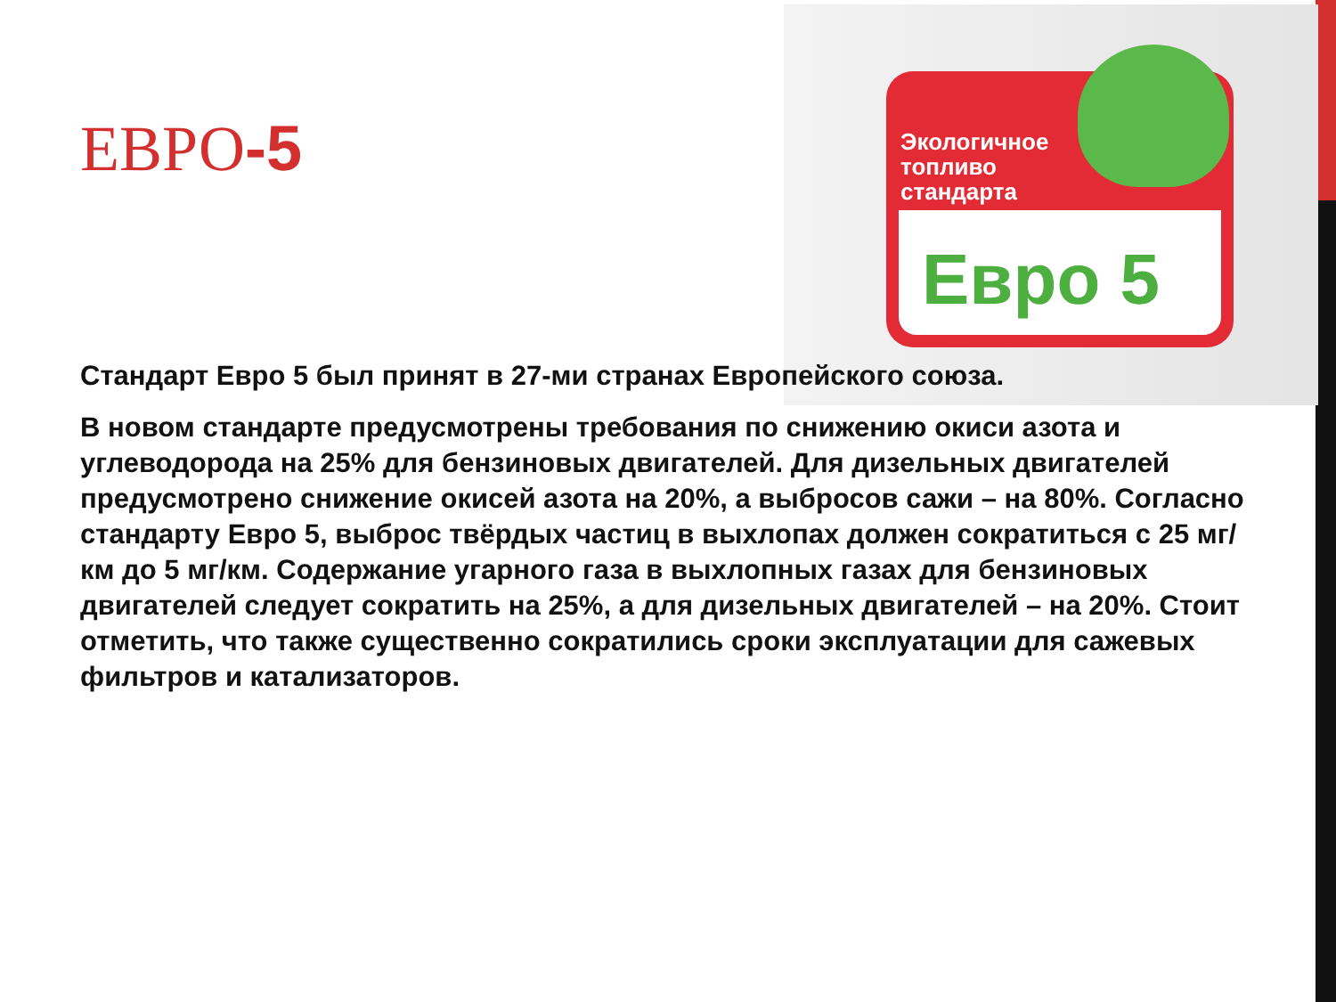Экологичное
топливо
стандарта
Евро 5
ЕВРО-5
Стандарт Евро 5 был принят в 27-ми странах Европейского союза.
В новом стандарте предусмотрены требования по снижению окиси азота и углеводорода на 25% для бензиновых двигателей. Для дизельных двигателей предусмотрено снижение окисей азота на 20%, а выбросов сажи – на 80%. Согласно стандарту Евро 5, выброс твёрдых частиц в выхлопах должен сократиться с 25 мг/км до 5 мг/км. Содержание угарного газа в выхлопных газах для бензиновых двигателей следует сократить на 25%, а для дизельных двигателей – на 20%. Стоит отметить, что также существенно сократились сроки эксплуатации для сажевых фильтров и катализаторов.